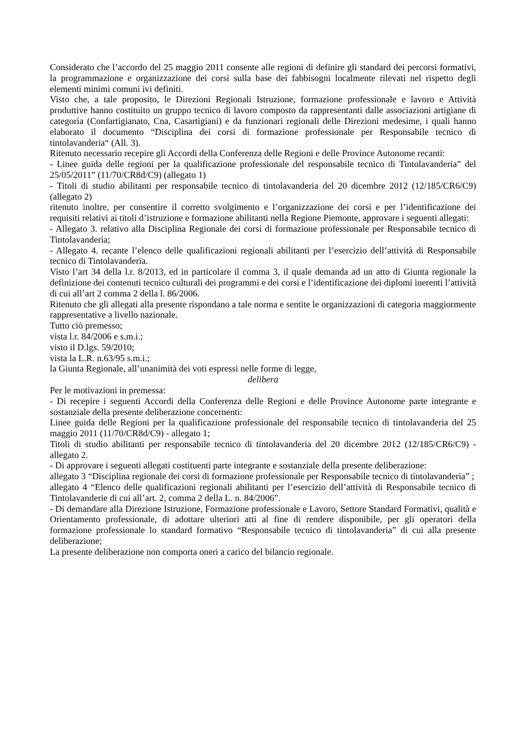Considerato che l’accordo del 25 maggio 2011 consente alle regioni di definire gli standard dei percorsi formativi, la programmazione e organizzazione dei corsi sulla base dei fabbisogni localmente rilevati nel rispetto degli elementi minimi comuni ivi definiti.
Visto che, a tale proposito, le Direzioni Regionali Istruzione, formazione professionale e lavoro e Attività produttive hanno costituito un gruppo tecnico di lavoro composto da rappresentanti dalle associazioni artigiane di categoria (Confartigianato, Cna, Casartigiani) e da funzionari regionali delle Direzioni medesime, i quali hanno elaborato il documento “Disciplina dei corsi di formazione professionale per Responsabile tecnico di tintolavanderia“ (All. 3).
Ritenuto necessario recepire gli Accordi della Conferenza delle Regioni e delle Province Autonome recanti:
- Linee guida delle regioni per la qualificazione professionale del responsabile tecnico di Tintolavanderia” del 25/05/2011” (11/70/CR8d/C9) (allegato 1)
- Titoli di studio abilitanti per responsabile tecnico di tintolavanderia del 20 dicembre 2012 (12/185/CR6/C9) (allegato 2)
ritenuto inoltre, per consentire il corretto svolgimento e l’organizzazione dei corsi e per l’identificazione dei requisiti relativi ai titoli d’istruzione e formazione abilitanti nella Regione Piemonte, approvare i seguenti allegati:
- Allegato 3. relativo alla Disciplina Regionale dei corsi di formazione professionale per Responsabile tecnico di Tintolavanderia;
- Allegato 4. recante l’elenco delle qualificazioni regionali abilitanti per l’esercizio dell’attività di Responsabile tecnico di Tintolavanderia.
Visto l’art 34 della l.r. 8/2013, ed in particolare il comma 3, il quale demanda ad un atto di Giunta regionale la definizione dei contenuti tecnico culturali dei programmi e dei corsi e l’identificazione dei diplomi inerenti l’attività di cui all’art 2 comma 2 della l. 86/2006.
Ritenuto che gli allegati alla presente rispondano a tale norma e sentite le organizzazioni di categoria maggiormente rappresentative a livello nazionale.
Tutto ciò premesso;
vista l.r. 84/2006 e s.m.i.;
visto il D.lgs. 59/2010;
vista la L.R. n.63/95 s.m.i.;
la Giunta Regionale, all’unanimità dei voti espressi nelle forme di legge,
delibera
Per le motivazioni in premessa:
- Di recepire i seguenti Accordi della Conferenza delle Regioni e delle Province Autonome parte integrante e sostanziale della presente deliberazione concernenti:
Linee guida delle Regioni per la qualificazione professionale del responsabile tecnico di tintolavanderia del 25 maggio 2011 (11/70/CR8d/C9) - allegato 1;
Titoli di studio abilitanti per responsabile tecnico di tintolavanderia del 20 dicembre 2012 (12/185/CR6/C9) -allegato 2.
- Di approvare i seguenti allegati costituenti parte integrante e sostanziale della presente deliberazione:
allegato 3 “Disciplina regionale dei corsi di formazione professionale per Responsabile tecnico di tintolavanderia” ;
allegato 4 “Elenco delle qualificazioni regionali abilitanti per l’esercizio dell’attività di Responsabile tecnico di Tintolavanderie di cui all’art. 2, comma 2 della L. n. 84/2006”.
- Di demandare alla Direzione Istruzione, Formazione professionale e Lavoro, Settore Standard Formativi, qualità e Orientamento professionale, di adottare ulteriori atti al fine di rendere disponibile, per gli operatori della formazione professionale lo standard formativo “Responsabile tecnico di tintolavanderia” di cui alla presente deliberazione;
La presente deliberazione non comporta oneri a carico del bilancio regionale.